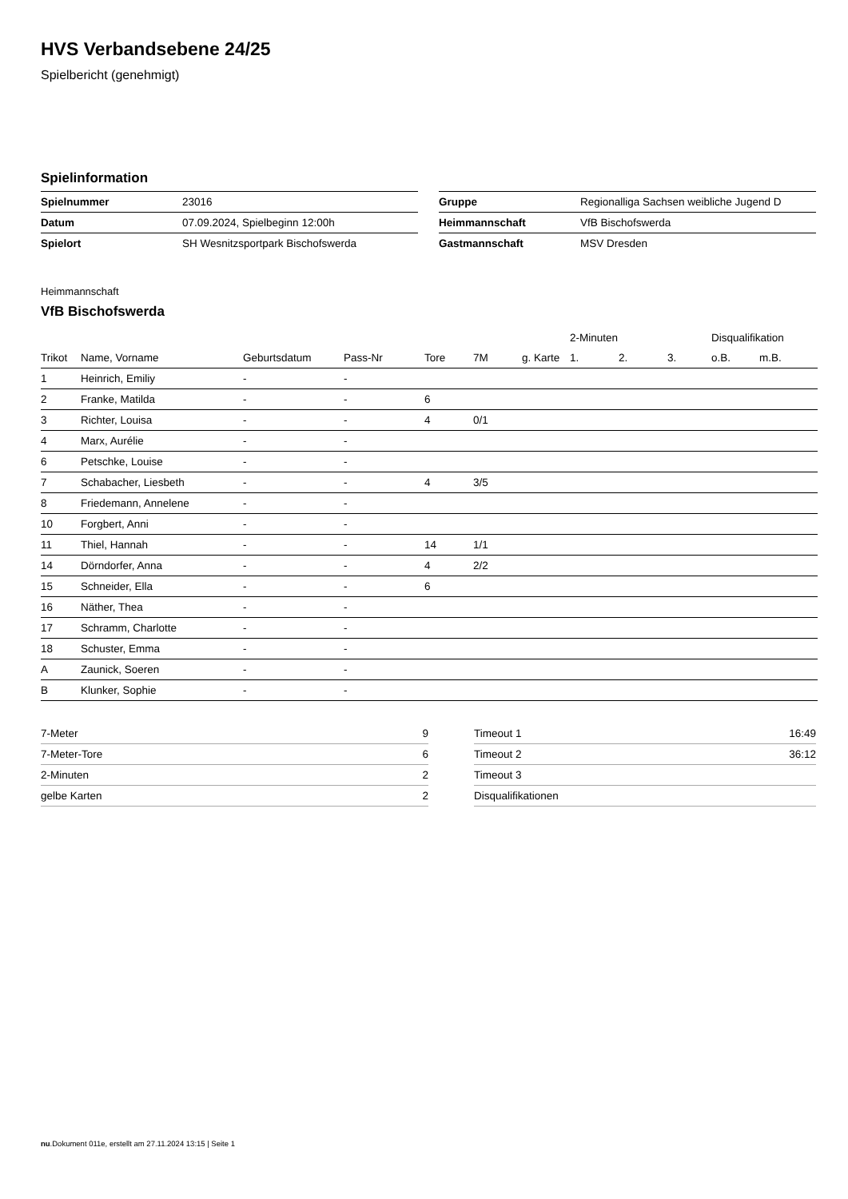HVS Verbandsebene 24/25
Spielbericht (genehmigt)
Spielinformation
| Spielnummer | 23016 |
| Datum | 07.09.2024, Spielbeginn 12:00h |
| Spielort | SH Wesnitzsportpark Bischofswerda |
| Gruppe | Regionalliga Sachsen weibliche Jugend D |
| Heimmannschaft | VfB Bischofswerda |
| Gastmannschaft | MSV Dresden |
Heimmannschaft
VfB Bischofswerda
| | | | | | | | 2-Minuten | | | Disqualifikation | |
| --- | --- | --- | --- | --- | --- | --- | --- | --- | --- | --- | --- |
| Trikot | Name, Vorname | Geburtsdatum | Pass-Nr | Tore | 7M | g. Karte | 1. | 2. | 3. | o.B. | m.B. |
| 1 | Heinrich, Emiliy | - | - | | | | | | | | |
| 2 | Franke, Matilda | - | - | 6 | | | | | | | |
| 3 | Richter, Louisa | - | - | 4 | 0/1 | | | | | | |
| 4 | Marx, Aurélie | - | - | | | | | | | | |
| 6 | Petschke, Louise | - | - | | | | | | | | |
| 7 | Schabacher, Liesbeth | - | - | 4 | 3/5 | | | | | | |
| 8 | Friedemann, Annelene | - | - | | | | | | | | |
| 10 | Forgbert, Anni | - | - | | | | | | | | |
| 11 | Thiel, Hannah | - | - | 14 | 1/1 | | | | | | |
| 14 | Dörndorfer, Anna | - | - | 4 | 2/2 | | | | | | |
| 15 | Schneider, Ella | - | - | 6 | | | | | | | |
| 16 | Näther, Thea | - | - | | | | | | | | |
| 17 | Schramm, Charlotte | - | - | | | | | | | | |
| 18 | Schuster, Emma | - | - | | | | | | | | |
| A | Zaunick, Soeren | - | - | | | | | | | | |
| B | Klunker, Sophie | - | - | | | | | | | | |
| 7-Meter | 9 |
| 7-Meter-Tore | 6 |
| 2-Minuten | 2 |
| gelbe Karten | 2 |
| Timeout 1 | 16:49 |
| Timeout 2 | 36:12 |
| Timeout 3 | |
| Disqualifikationen | |
nu.Dokument 011e, erstellt am 27.11.2024 13:15 | Seite 1